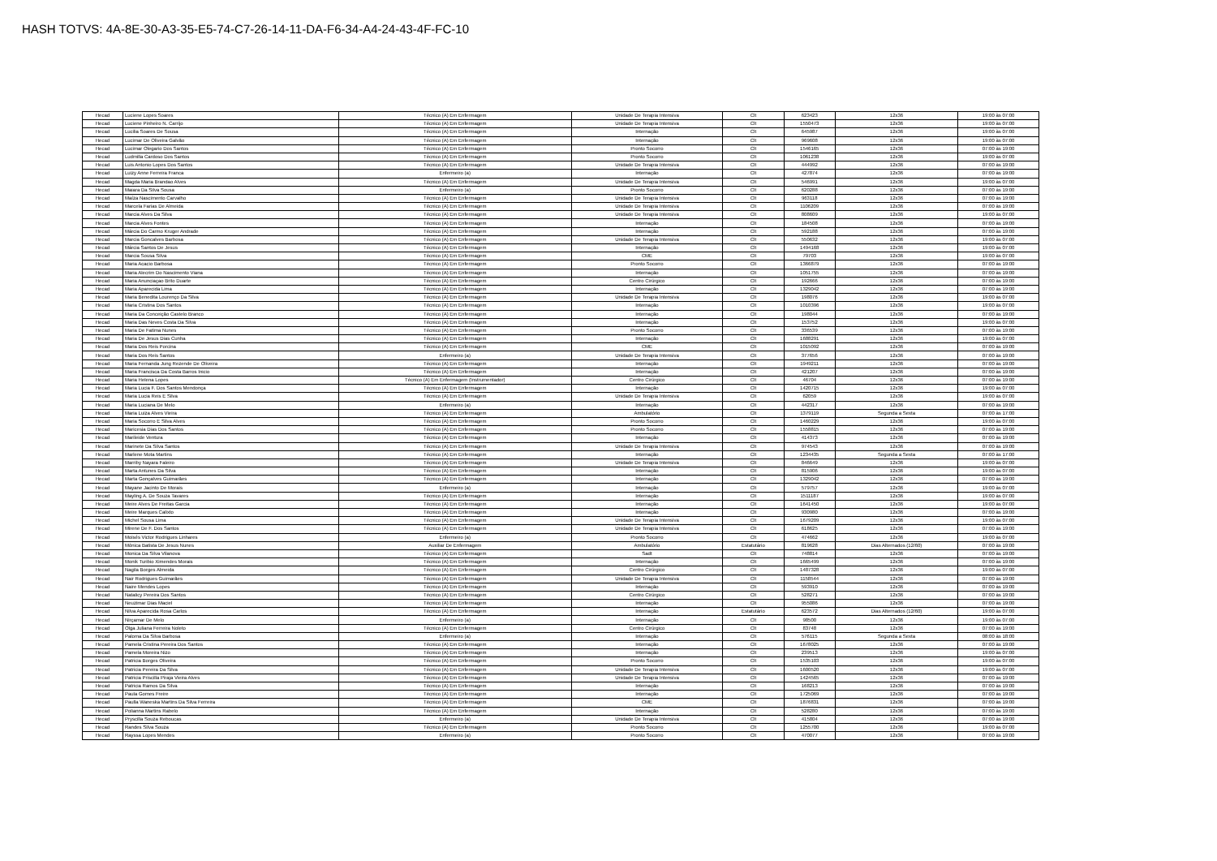HASH TOTVS: 4A-8E-30-A3-35-E5-74-C7-26-14-11-DA-F6-34-A4-24-43-4F-FC-10
| Hecad | Luciene Lopes Soares | Técnico (A) Em Enfermagem | Unidade De Terapia Intensiva | Clt | 623423 | 12x36 | 19:00 às 07:00 |
| Hecad | Luciene Pinheiro N. Carrijo | Técnico (A) Em Enfermagem | Unidade De Terapia Intensiva | Clt | 1550473 | 12x36 | 19:00 às 07:00 |
| Hecad | Lucilia Soares De Sousa | Técnico (A) Em Enfermagem | Internação | Clt | 645987 | 12x36 | 19:00 às 07:00 |
| Hecad | Lucimar De Oliveira Galvão | Técnico (A) Em Enfermagem | Internação | Clt | 969608 | 12x36 | 19:00 às 07:00 |
| Hecad | Lucimar Olegario Dos Santos | Técnico (A) Em Enfermagem | Pronto Socorro | Clt | 1546165 | 12x36 | 07:00 às 19:00 |
| Hecad | Ludmilla Cardoso Dos Santos | Técnico (A) Em Enfermagem | Pronto Socorro | Clt | 1061238 | 12x36 | 19:00 às 07:00 |
| Hecad | Luis Antonio Lopes Dos Santos | Técnico (A) Em Enfermagem | Unidade De Terapia Intensiva | Clt | 444992 | 12x36 | 07:00 às 19:00 |
| Hecad | Luizy Anne Ferreira Franca | Enfermeiro (a) | Internação | Clt | 427874 | 12x36 | 07:00 às 19:00 |
| Hecad | Magda Maria Brandao Alves | Técnico (A) Em Enfermagem | Unidade De Terapia Intensiva | Clt | 546991 | 12x36 | 19:00 às 07:00 |
| Hecad | Maiara Da Silva Sousa | Enfermeiro (a) | Pronto Socorro | Clt | 620288 | 12x36 | 07:00 às 19:00 |
| Hecad | Maíza Nascimento Carvalho | Técnico (A) Em Enfermagem | Unidade De Terapia Intensiva | Clt | 963118 | 12x36 | 07:00 às 19:00 |
| Hecad | Marcela Farias De Almeida | Técnico (A) Em Enfermagem | Unidade De Terapia Intensiva | Clt | 1106209 | 12x36 | 07:00 às 19:00 |
| Hecad | Marcia Alves Da Silva | Técnico (A) Em Enfermagem | Unidade De Terapia Intensiva | Clt | 808609 | 12x36 | 19:00 às 07:00 |
| Hecad | Marcia Alves Fontes | Técnico (A) Em Enfermagem | Internação | Clt | 184508 | 12x36 | 07:00 às 19:00 |
| Hecad | Márcia Do Carmo Kruger Andrade | Técnico (A) Em Enfermagem | Internação | Clt | 592188 | 12x36 | 07:00 às 19:00 |
| Hecad | Marcia Goncalves Barbosa | Técnico (A) Em Enfermagem | Unidade De Terapia Intensiva | Clt | 550632 | 12x36 | 19:00 às 07:00 |
| Hecad | Márcia Santos De Jesus | Técnico (A) Em Enfermagem | Internação | Clt | 1494168 | 12x36 | 19:00 às 07:00 |
| Hecad | Marcia Sousa Silva | Técnico (A) Em Enfermagem | CME | Clt | 79703 | 12x36 | 19:00 às 07:00 |
| Hecad | Maria Acacio Barbosa | Técnico (A) Em Enfermagem | Pronto Socorro | Clt | 1366879 | 12x36 | 07:00 às 19:00 |
| Hecad | Maria Alecrim Do Nascimento Viana | Técnico (A) Em Enfermagem | Internação | Clt | 1051755 | 12x36 | 07:00 às 19:00 |
| Hecad | Maria Anunciaçao Brito Duarte | Técnico (A) Em Enfermagem | Centro Cirúrgico | Clt | 192666 | 12x36 | 07:00 às 19:00 |
| Hecad | Maria Aparecida Lima | Técnico (A) Em Enfermagem | Internação | Clt | 1329042 | 12x36 | 07:00 às 19:00 |
| Hecad | Maria Benedita Lourenço Da Silva | Técnico (A) Em Enfermagem | Unidade De Terapia Intensiva | Clt | 198076 | 12x36 | 19:00 às 07:00 |
| Hecad | Maria Cristina Dos Santos | Técnico (A) Em Enfermagem | Internação | Clt | 1010396 | 12x36 | 19:00 às 07:00 |
| Hecad | Maria Da Conceição Castelo Branco | Técnico (A) Em Enfermagem | Internação | Clt | 198044 | 12x36 | 07:00 às 19:00 |
| Hecad | Maria Das Neves Costa Da Silva | Técnico (A) Em Enfermagem | Internação | Clt | 153752 | 12x36 | 19:00 às 07:00 |
| Hecad | Maria De Fatima Nunes | Técnico (A) Em Enfermagem | Pronto Socorro | Clt | 336539 | 12x36 | 07:00 às 19:00 |
| Hecad | Maria De Jesus Dias Cunha | Técnico (A) Em Enfermagem | Internação | Clt | 1688291 | 12x36 | 19:00 às 07:00 |
| Hecad | Maria Dos Reis Porcina | Técnico (A) Em Enfermagem | CME | Clt | 1015092 | 12x36 | 07:00 às 19:00 |
| Hecad | Maria Dos Reis Santos | Enfermeiro (a) | Unidade De Terapia Intensiva | Clt | 377656 | 12x36 | 07:00 às 19:00 |
| Hecad | Maria Fernanda Jung Rezende De Oliveira | Técnico (A) Em Enfermagem | Internação | Clt | 1949211 | 12x36 | 07:00 às 19:00 |
| Hecad | Maria Francisca Da Costa Barros Inicio | Técnico (A) Em Enfermagem | Internação | Clt | 421207 | 12x36 | 07:00 às 19:00 |
| Hecad | Maria Helena Lopes | Técnico (A) Em Enfermagem (Instrumentador) | Centro Cirúrgico | Clt | 46704 | 12x36 | 07:00 às 19:00 |
| Hecad | Maria Lucia F. Dos Santos Mendonça | Técnico (A) Em Enfermagem | Internação | Clt | 1420715 | 12x36 | 19:00 às 07:00 |
| Hecad | Maria Lucia Reis E Silva | Técnico (A) Em Enfermagem | Unidade De Terapia Intensiva | Clt | 62059 | 12x36 | 19:00 às 07:00 |
| Hecad | Maria Luciana De Melo | Enfermeiro (a) | Internação | Clt | 442317 | 12x36 | 07:00 às 19:00 |
| Hecad | Maria Luiza Alves Vieira | Técnico (A) Em Enfermagem | Ambulatório | Clt | 1379119 | Segunda a Sexta | 07:00 às 17:00 |
| Hecad | Maria Socorro E Silva Alves | Técnico (A) Em Enfermagem | Pronto Socorro | Clt | 1460229 | 12x36 | 19:00 às 07:00 |
| Hecad | Maricesia Dias Dos Santos | Técnico (A) Em Enfermagem | Pronto Socorro | Clt | 1558815 | 12x36 | 07:00 às 19:00 |
| Hecad | Marileide Ventura | Técnico (A) Em Enfermagem | Internação | Clt | 414373 | 12x36 | 07:00 às 19:00 |
| Hecad | Marinete Da Silva Santos | Técnico (A) Em Enfermagem | Unidade De Terapia Intensiva | Clt | 974543 | 12x36 | 07:00 às 19:00 |
| Hecad | Marlene Mota Martins | Técnico (A) Em Enfermagem | Internação | Clt | 1234435 | Segunda a Sexta | 07:00 às 17:00 |
| Hecad | Marriby Nayara Faleiro | Técnico (A) Em Enfermagem | Unidade De Terapia Intensiva | Clt | 846649 | 12x36 | 19:00 às 07:00 |
| Hecad | Marta Antunes Da Silva | Técnico (A) Em Enfermagem | Internação | Clt | 815906 | 12x36 | 19:00 às 07:00 |
| Hecad | Marta Gonçalves Guimarães | Técnico (A) Em Enfermagem | Internação | Clt | 1329042 | 12x36 | 07:00 às 19:00 |
| Hecad | Mayane Jacinto De Morais | Enfermeiro (a) | Internação | Clt | 579757 | 12x36 | 19:00 às 07:00 |
| Hecad | Mayling A. De Souza Tavares | Técnico (A) Em Enfermagem | Internação | Clt | 1511187 | 12x36 | 19:00 às 07:00 |
| Hecad | Meire Alves De Freitas Garcia | Técnico (A) Em Enfermagem | Internação | Clt | 1641450 | 12x36 | 19:00 às 07:00 |
| Hecad | Meire Marques Calixto | Técnico (A) Em Enfermagem | Internação | Clt | 930980 | 12x36 | 07:00 às 19:00 |
| Hecad | Michel Sousa Lima | Técnico (A) Em Enfermagem | Unidade De Terapia Intensiva | Clt | 1679209 | 12x36 | 19:00 às 07:00 |
| Hecad | Mirene De F. Dos Santos | Técnico (A) Em Enfermagem | Unidade De Terapia Intensiva | Clt | 618625 | 12x36 | 07:00 às 19:00 |
| Hecad | Moisés Victor Rodrigues Linhares | Enfermeiro (a) | Pronto Socorro | Clt | 474662 | 12x36 | 19:00 às 07:00 |
| Hecad | Mônica Batista De Jesus Nunes | Auxiliar De Enfermagem | Ambulatório | Estatutário | 819628 | Dias Alternados (12/60) | 07:00 às 19:00 |
| Hecad | Monica Da Silva Vilanova | Técnico (A) Em Enfermagem | Sadt | Clt | 748814 | 12x36 | 07:00 às 19:00 |
| Hecad | Monik Turibio Ximendes Morais | Técnico (A) Em Enfermagem | Internação | Clt | 1665499 | 12x36 | 07:00 às 19:00 |
| Hecad | Nagila Borges Almeida | Técnico (A) Em Enfermagem | Centro Cirúrgico | Clt | 1487328 | 12x36 | 19:00 às 07:00 |
| Hecad | Nair Rodrigues Guimarães | Técnico (A) Em Enfermagem | Unidade De Terapia Intensiva | Clt | 1158544 | 12x36 | 07:00 às 19:00 |
| Hecad | Naire Mendes Lopes | Técnico (A) Em Enfermagem | Internação | Clt | 593910 | 12x36 | 07:00 às 19:00 |
| Hecad | Natalicy Pereira Dos Santos | Técnico (A) Em Enfermagem | Centro Cirúrgico | Clt | 528271 | 12x36 | 07:00 às 19:00 |
| Hecad | Neuzimar Dias Maciel | Técnico (A) Em Enfermagem | Internação | Clt | 955086 | 12x36 | 07:00 às 19:00 |
| Hecad | Nilva Aparecida Rosa Carlos | Técnico (A) Em Enfermagem | Internação | Estatutário | 623572 | Dias Alternados (12/60) | 19:00 às 07:00 |
| Hecad | Nirçamar De Melo | Enfermeiro (a) | Internação | Clt | 98500 | 12x36 | 19:00 às 07:00 |
| Hecad | Olga Juliana Ferreira Noleto | Técnico (A) Em Enfermagem | Centro Cirúrgico | Clt | 83748 | 12x36 | 07:00 às 19:00 |
| Hecad | Paloma Da Silva Barbosa | Enfermeiro (a) | Internação | Clt | 576115 | Segunda a Sexta | 08:00 às 18:00 |
| Hecad | Pamela Cristina Pereira Dos Santos | Técnico (A) Em Enfermagem | Internação | Clt | 1678025 | 12x36 | 07:00 às 19:00 |
| Hecad | Pamela Moreira Nizo | Técnico (A) Em Enfermagem | Internação | Clt | 239513 | 12x36 | 19:00 às 07:00 |
| Hecad | Patricia Borges Oliveira | Técnico (A) Em Enfermagem | Pronto Socorro | Clt | 1535103 | 12x36 | 19:00 às 07:00 |
| Hecad | Patricia Pereira Da Silva | Técnico (A) Em Enfermagem | Unidade De Terapia Intensiva | Clt | 1600520 | 12x36 | 19:00 às 07:00 |
| Hecad | Patricia Priscilla Piraja Vieira Alves | Técnico (A) Em Enfermagem | Unidade De Terapia Intensiva | Clt | 1424565 | 12x36 | 07:00 às 19:00 |
| Hecad | Patricia Ramos Da Silva | Técnico (A) Em Enfermagem | Internação | Clt | 168213 | 12x36 | 07:00 às 19:00 |
| Hecad | Paula Gomes Freire | Técnico (A) Em Enfermagem | Internação | Clt | 1725069 | 12x36 | 07:00 às 19:00 |
| Hecad | Paulla Waneska Martins Da Silva Ferreira | Técnico (A) Em Enfermagem | CME | Clt | 1876831 | 12x36 | 07:00 às 19:00 |
| Hecad | Polianna Martins Rabelo | Técnico (A) Em Enfermagem | Internação | Clt | 528280 | 12x36 | 07:00 às 19:00 |
| Hecad | Pryscilla Souza Reboucas | Enfermeiro (a) | Unidade De Terapia Intensiva | Clt | 415804 | 12x36 | 07:00 às 19:00 |
| Hecad | Randes Silva Souza | Técnico (A) Em Enfermagem | Pronto Socorro | Clt | 1255700 | 12x36 | 19:00 às 07:00 |
| Hecad | Rayssa Lopes Mendes | Enfermeiro (a) | Pronto Socorro | Clt | 470077 | 12x36 | 07:00 às 19:00 |